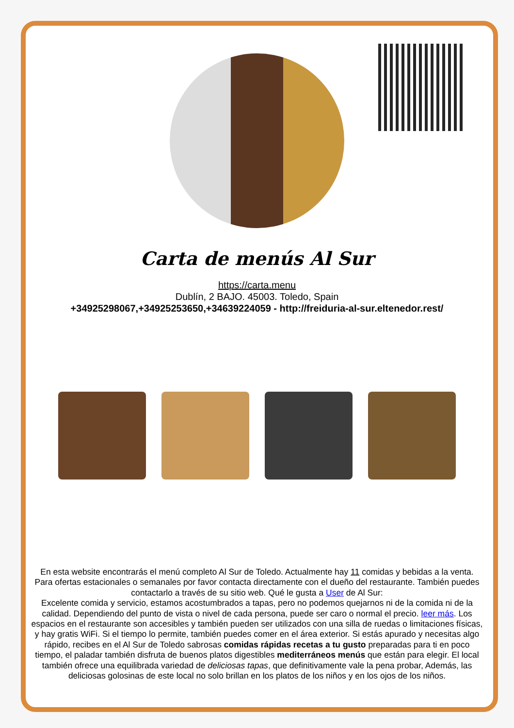Carta de menús Al Sur
https://carta.menu
Dublín, 2 BAJO. 45003. Toledo, Spain
+34925298067,+34925253650,+34639224059 - http://freiduria-al-sur.eltenedor.rest/
En esta website encontrarás el menú completo Al Sur de Toledo. Actualmente hay 11 comidas y bebidas a la venta. Para ofertas estacionales o semanales por favor contacta directamente con el dueño del restaurante. También puedes contactarlo a través de su sitio web. Qué le gusta a User de Al Sur:
Excelente comida y servicio, estamos acostumbrados a tapas, pero no podemos quejarnos ni de la comida ni de la calidad. Dependiendo del punto de vista o nivel de cada persona, puede ser caro o normal el precio. leer más. Los espacios en el restaurante son accesibles y también pueden ser utilizados con una silla de ruedas o limitaciones físicas, y hay gratis WiFi. Si el tiempo lo permite, también puedes comer en el área exterior. Si estás apurado y necesitas algo rápido, recibes en el Al Sur de Toledo sabrosas comidas rápidas recetas a tu gusto preparadas para ti en poco tiempo, el paladar también disfruta de buenos platos digestibles mediterráneos menús que están para elegir. El local también ofrece una equilibrada variedad de deliciosas tapas, que definitivamente vale la pena probar, Además, las deliciosas golosinas de este local no solo brillan en los platos de los niños y en los ojos de los niños.